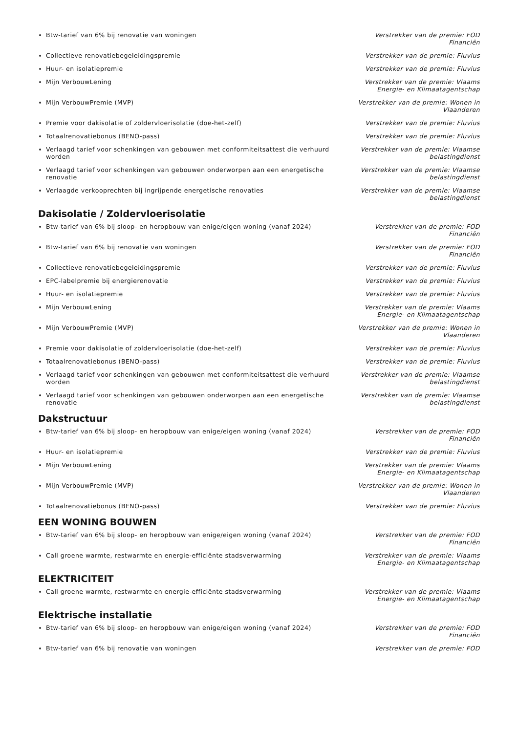Btw-tarief van 6% bij renovatie van woningen Verstrekker van de premie: FOD Financiën
Collectieve renovatiebegeleidingspremie Verstrekker van de premie: Fluvius
Huur- en isolatiepremie Verstrekker van de premie: Fluvius
Mijn VerbouwLening Verstrekker van de premie: Vlaams Energie- en Klimaatagentschap
Mijn VerbouwPremie (MVP) Verstrekker van de premie: Wonen in Vlaanderen
Premie voor dakisolatie of zoldervloerisolatie (doe-het-zelf) Verstrekker van de premie: Fluvius
Totaalrenovatiebonus (BENO-pass) Verstrekker van de premie: Fluvius
Verlaagd tarief voor schenkingen van gebouwen met conformiteitsattest die verhuurd worden
Verstrekker van de premie: Vlaamse belastingdienst
Verlaagd tarief voor schenkingen van gebouwen onderworpen aan een energetische renovatie
Verstrekker van de premie: Vlaamse belastingdienst
Verlaagde verkooprechten bij ingrijpende energetische renovaties Verstrekker van de premie: Vlaamse belastingdienst
Dakisolatie / Zoldervloerisolatie
Btw-tarief van 6% bij sloop- en heropbouw van enige/eigen woning (vanaf 2024)
Verstrekker van de premie: FOD Financiën
Btw-tarief van 6% bij renovatie van woningen Verstrekker van de premie: FOD Financiën
Collectieve renovatiebegeleidingspremie Verstrekker van de premie: Fluvius
EPC-labelpremie bij energierenovatie Verstrekker van de premie: Fluvius
Huur- en isolatiepremie Verstrekker van de premie: Fluvius
Mijn VerbouwLening Verstrekker van de premie: Vlaams Energie- en Klimaatagentschap
Mijn VerbouwPremie (MVP) Verstrekker van de premie: Wonen in Vlaanderen
Premie voor dakisolatie of zoldervloerisolatie (doe-het-zelf) Verstrekker van de premie: Fluvius
Totaalrenovatiebonus (BENO-pass) Verstrekker van de premie: Fluvius
Verlaagd tarief voor schenkingen van gebouwen met conformiteitsattest die verhuurd worden
Verstrekker van de premie: Vlaamse belastingdienst
Verlaagd tarief voor schenkingen van gebouwen onderworpen aan een energetische renovatie
Verstrekker van de premie: Vlaamse belastingdienst
Dakstructuur
Btw-tarief van 6% bij sloop- en heropbouw van enige/eigen woning (vanaf 2024)
Verstrekker van de premie: FOD Financiën
Huur- en isolatiepremie Verstrekker van de premie: Fluvius
Mijn VerbouwLening Verstrekker van de premie: Vlaams Energie- en Klimaatagentschap
Mijn VerbouwPremie (MVP) Verstrekker van de premie: Wonen in Vlaanderen
Totaalrenovatiebonus (BENO-pass) Verstrekker van de premie: Fluvius
EEN WONING BOUWEN
Btw-tarief van 6% bij sloop- en heropbouw van enige/eigen woning (vanaf 2024)
Verstrekker van de premie: FOD Financiën
Call groene warmte, restwarmte en energie-efficiënte stadsverwarming Verstrekker van de premie: Vlaams Energie- en Klimaatagentschap
ELEKTRICITEIT
Call groene warmte, restwarmte en energie-efficiënte stadsverwarming Verstrekker van de premie: Vlaams Energie- en Klimaatagentschap
Elektrische installatie
Btw-tarief van 6% bij sloop- en heropbouw van enige/eigen woning (vanaf 2024)
Verstrekker van de premie: FOD Financiën
Btw-tarief van 6% bij renovatie van woningen Verstrekker van de premie: FOD